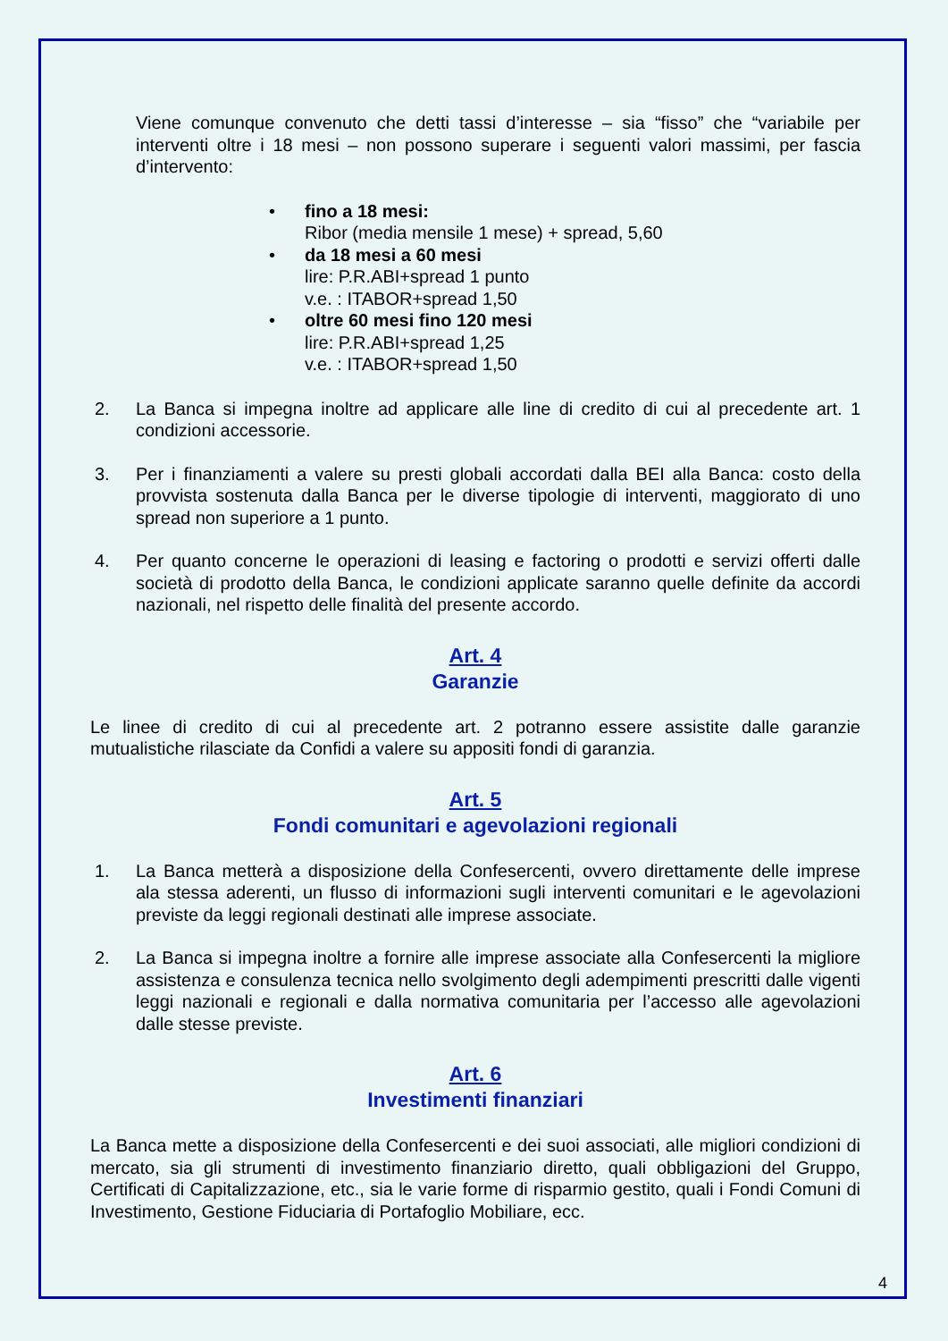Viene comunque convenuto che detti tassi d’interesse – sia “fisso” che “variabile per interventi oltre i 18 mesi – non possono superare i seguenti valori massimi, per fascia d’intervento:
• fino a 18 mesi:
Ribor (media mensile 1 mese) + spread, 5,60
• da 18 mesi a 60 mesi
lire: P.R.ABI+spread 1 punto
v.e. : ITABOR+spread 1,50
• oltre 60 mesi fino 120 mesi
lire: P.R.ABI+spread 1,25
v.e. : ITABOR+spread 1,50
2. La Banca si impegna inoltre ad applicare alle line di credito di cui al precedente art. 1 condizioni accessorie.
3. Per i finanziamenti a valere su presti globali accordati dalla BEI alla Banca: costo della provvista sostenuta dalla Banca per le diverse tipologie di interventi, maggiorato di uno spread non superiore a 1 punto.
4. Per quanto concerne le operazioni di leasing e factoring o prodotti e servizi offerti dalle società di prodotto della Banca, le condizioni applicate saranno quelle definite da accordi nazionali, nel rispetto delle finalità del presente accordo.
Art. 4
Garanzie
Le linee di credito di cui al precedente art. 2 potranno essere assistite dalle garanzie mutualistiche rilasciate da Confidi a valere su appositi fondi di garanzia.
Art. 5
Fondi comunitari e agevolazioni regionali
1. La Banca metterà a disposizione della Confesercenti, ovvero direttamente delle imprese ala stessa aderenti, un flusso di informazioni sugli interventi comunitari e le agevolazioni previste da leggi regionali destinati alle imprese associate.
2. La Banca si impegna inoltre a fornire alle imprese associate alla Confesercenti la migliore assistenza e consulenza tecnica nello svolgimento degli adempimenti prescritti dalle vigenti leggi nazionali e regionali e dalla normativa comunitaria per l’accesso alle agevolazioni dalle stesse previste.
Art. 6
Investimenti finanziari
La Banca mette a disposizione della Confesercenti e dei suoi associati, alle migliori condizioni di mercato, sia gli strumenti di investimento finanziario diretto, quali obbligazioni del Gruppo, Certificati di Capitalizzazione, etc., sia le varie forme di risparmio gestito, quali i Fondi Comuni di Investimento, Gestione Fiduciaria di Portafoglio Mobiliare, ecc.
4